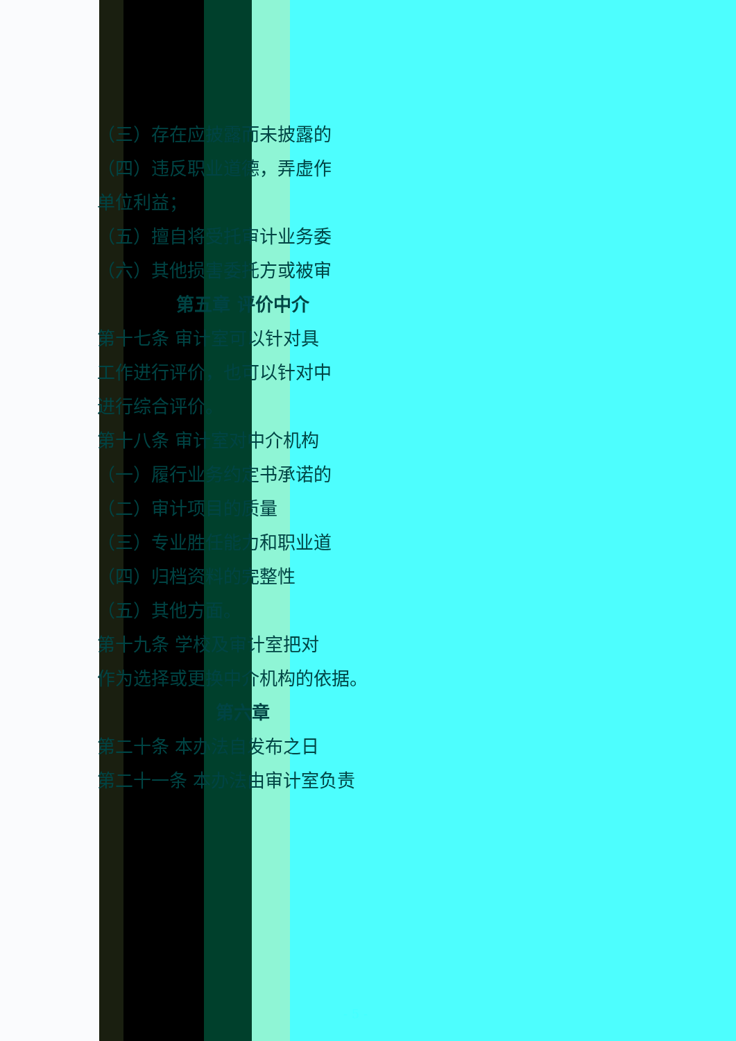（三）存在应披露而未披露的
（四）违反职业道德，弄虚作
单位利益；
（五）擅自将受托审计业务委
（六）其他损害委托方或被审
第五章 评价中介
第十七条 审计室可以针对具
工作进行评价，也可以针对中
进行综合评价。
第十八条 审计室对中介机构
（一）履行业务约定书承诺的
（二）审计项目的质量
（三）专业胜任能力和职业道
（四）归档资料的完整性
（五）其他方面。
第十九条 学校及审计室把对
作为选择或更换中介机构的依据。
第六章
第二十条 本办法自发布之日
第二十一条 本办法由审计室负责
- 5 -